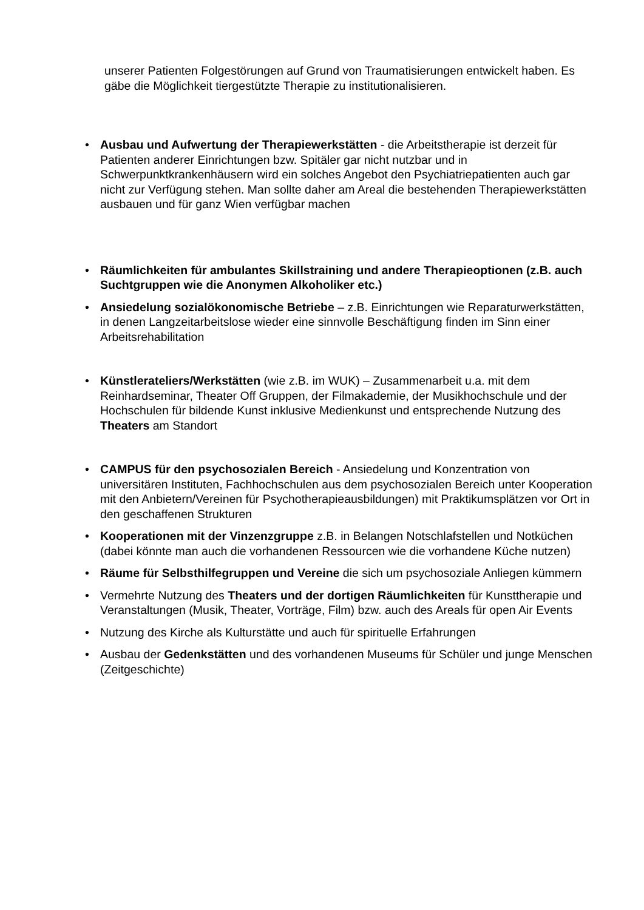unserer Patienten Folgestörungen auf Grund von Traumatisierungen entwickelt haben. Es gäbe die Möglichkeit tiergestützte Therapie zu institutionalisieren.
• Ausbau und Aufwertung der Therapiewerkstätten - die Arbeitstherapie ist derzeit für Patienten anderer Einrichtungen bzw. Spitäler gar nicht nutzbar und in Schwerpunktkrankenhäusern wird ein solches Angebot den Psychiatriepatienten auch gar nicht zur Verfügung stehen. Man sollte daher am Areal die bestehenden Therapiewerkstätten ausbauen und für ganz Wien verfügbar machen
• Räumlichkeiten für ambulantes Skillstraining und andere Therapieoptionen (z.B. auch Suchtgruppen wie die Anonymen Alkoholiker etc.)
• Ansiedelung sozialökonomische Betriebe – z.B. Einrichtungen wie Reparaturwerkstätten, in denen Langzeitarbeitslose wieder eine sinnvolle Beschäftigung finden im Sinn einer Arbeitsrehabilitation
• Künstlerateliers/Werkstätten (wie z.B. im WUK) – Zusammenarbeit u.a. mit dem Reinhardseminar, Theater Off Gruppen, der Filmakademie, der Musikhochschule und der Hochschulen für bildende Kunst inklusive Medienkunst und entsprechende Nutzung des Theaters am Standort
• CAMPUS für den psychosozialen Bereich - Ansiedelung und Konzentration von universitären Instituten, Fachhochschulen aus dem psychosozialen Bereich unter Kooperation mit den Anbietern/Vereinen für Psychotherapieausbildungen) mit Praktikumsplätzen vor Ort in den geschaffenen Strukturen
• Kooperationen mit der Vinzenzgruppe z.B. in Belangen Notschlafstellen und Notküchen (dabei könnte man auch die vorhandenen Ressourcen wie die vorhandene Küche nutzen)
• Räume für Selbsthilfegruppen und Vereine die sich um psychosoziale Anliegen kümmern
• Vermehrte Nutzung des Theaters und der dortigen Räumlichkeiten für Kunsttherapie und Veranstaltungen (Musik, Theater, Vorträge, Film) bzw. auch des Areals für open Air Events
• Nutzung des Kirche als Kulturstätte und auch für spirituelle Erfahrungen
• Ausbau der Gedenkstätten und des vorhandenen Museums für Schüler und junge Menschen (Zeitgeschichte)